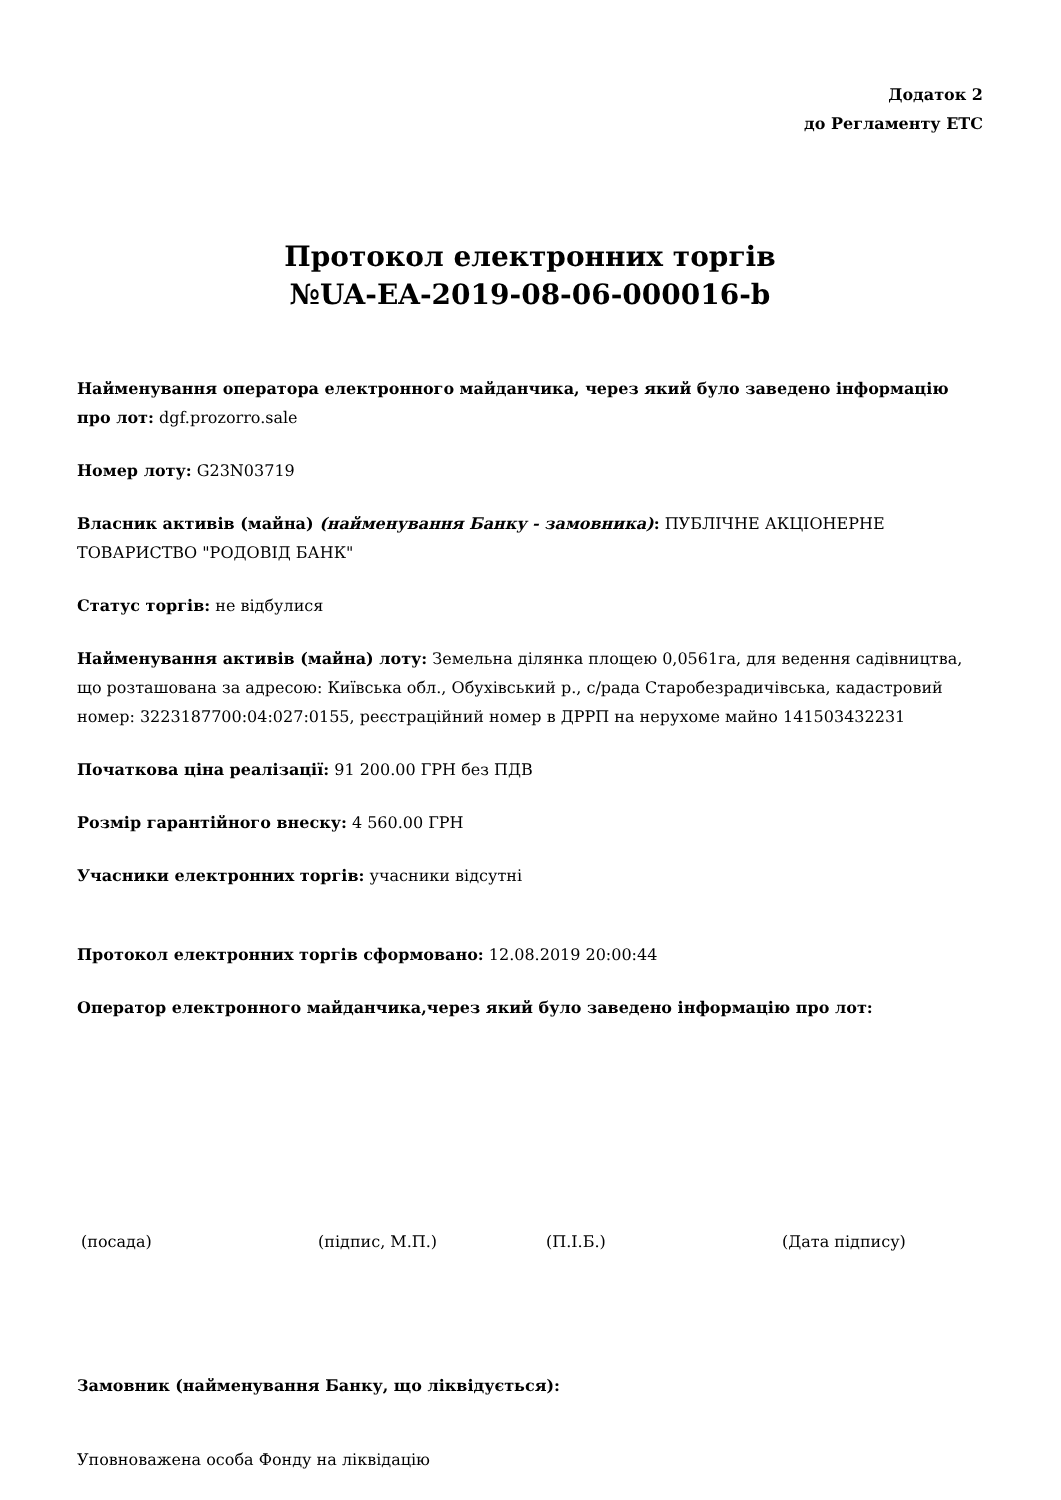Додаток 2
до Регламенту ЕТС
Протокол електронних торгів
№UA-EA-2019-08-06-000016-b
Найменування оператора електронного майданчика, через який було заведено інформацію про лот: dgf.prozorro.sale
Номер лоту: G23N03719
Власник активів (майна) (найменування Банку - замовника): ПУБЛІЧНЕ АКЦІОНЕРНЕ ТОВАРИСТВО "РОДОВІД БАНК"
Статус торгів: не відбулися
Найменування активів (майна) лоту: Земельна ділянка площею 0,0561га, для ведення садівництва, що розташована за адресою: Київська обл., Обухівський р., с/рада Старобезрадичівська, кадастровий номер: 3223187700:04:027:0155, реєстраційний номер в ДРРП на нерухоме майно 141503432231
Початкова ціна реалізації: 91 200.00 ГРН без ПДВ
Розмір гарантійного внеску: 4 560.00 ГРН
Учасники електронних торгів: учасники відсутні
Протокол електронних торгів сформовано: 12.08.2019 20:00:44
Оператор електронного майданчика,через який було заведено інформацію про лот:
(посада) (підпис, М.П.) (П.І.Б.) (Дата підпису)
Замовник (найменування Банку, що ліквідується):
Уповноважена особа Фонду на ліквідацію